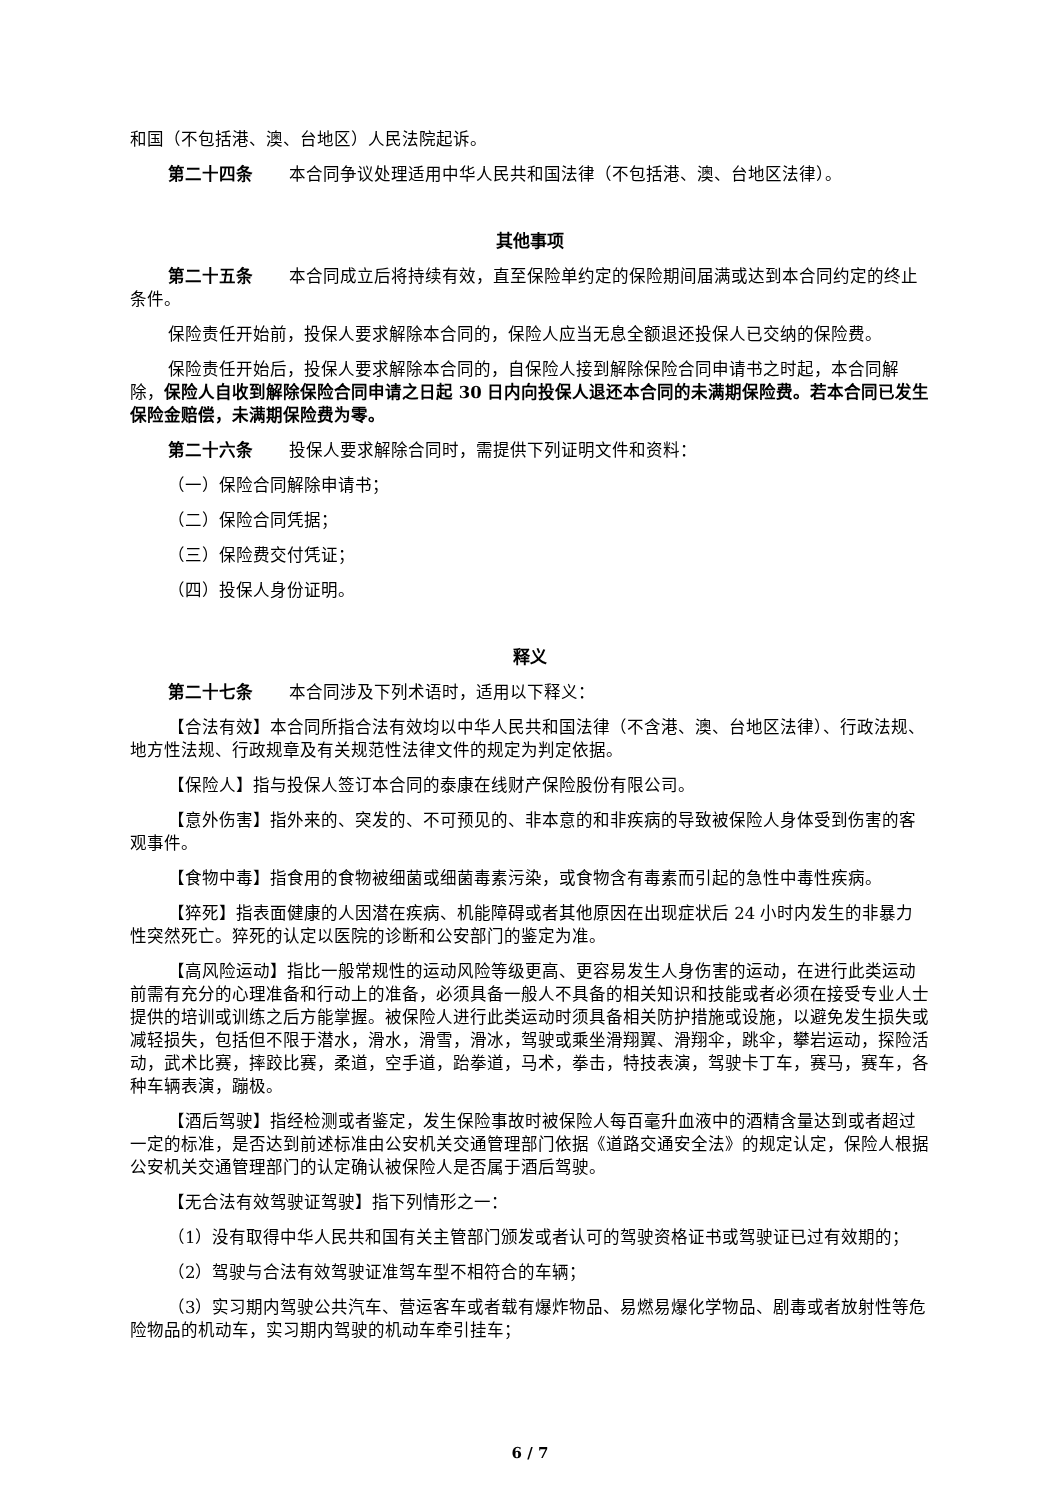和国（不包括港、澳、台地区）人民法院起诉。
第二十四条 本合同争议处理适用中华人民共和国法律（不包括港、澳、台地区法律）。
其他事项
第二十五条 本合同成立后将持续有效，直至保险单约定的保险期间届满或达到本合同约定的终止条件。
保险责任开始前，投保人要求解除本合同的，保险人应当无息全额退还投保人已交纳的保险费。
保险责任开始后，投保人要求解除本合同的，自保险人接到解除保险合同申请书之时起，本合同解除，保险人自收到解除保险合同申请之日起 30 日内向投保人退还本合同的未满期保险费。若本合同已发生保险金赔偿，未满期保险费为零。
第二十六条 投保人要求解除合同时，需提供下列证明文件和资料：
（一）保险合同解除申请书；
（二）保险合同凭据；
（三）保险费交付凭证；
（四）投保人身份证明。
释义
第二十七条 本合同涉及下列术语时，适用以下释义：
【合法有效】本合同所指合法有效均以中华人民共和国法律（不含港、澳、台地区法律）、行政法规、地方性法规、行政规章及有关规范性法律文件的规定为判定依据。
【保险人】指与投保人签订本合同的泰康在线财产保险股份有限公司。
【意外伤害】指外来的、突发的、不可预见的、非本意的和非疾病的导致被保险人身体受到伤害的客观事件。
【食物中毒】指食用的食物被细菌或细菌毒素污染，或食物含有毒素而引起的急性中毒性疾病。
【猝死】指表面健康的人因潜在疾病、机能障碍或者其他原因在出现症状后 24 小时内发生的非暴力性突然死亡。猝死的认定以医院的诊断和公安部门的鉴定为准。
【高风险运动】指比一般常规性的运动风险等级更高、更容易发生人身伤害的运动，在进行此类运动前需有充分的心理准备和行动上的准备，必须具备一般人不具备的相关知识和技能或者必须在接受专业人士提供的培训或训练之后方能掌握。被保险人进行此类运动时须具备相关防护措施或设施，以避免发生损失或减轻损失，包括但不限于潜水，滑水，滑雪，滑冰，驾驶或乘坐滑翔翼、滑翔伞，跳伞，攀岩运动，探险活动，武术比赛，摔跤比赛，柔道，空手道，跆拳道，马术，拳击，特技表演，驾驶卡丁车，赛马，赛车，各种车辆表演，蹦极。
【酒后驾驶】指经检测或者鉴定，发生保险事故时被保险人每百毫升血液中的酒精含量达到或者超过一定的标准，是否达到前述标准由公安机关交通管理部门依据《道路交通安全法》的规定认定，保险人根据公安机关交通管理部门的认定确认被保险人是否属于酒后驾驶。
【无合法有效驾驶证驾驶】指下列情形之一：
（1）没有取得中华人民共和国有关主管部门颁发或者认可的驾驶资格证书或驾驶证已过有效期的；
（2）驾驶与合法有效驾驶证准驾车型不相符合的车辆；
（3）实习期内驾驶公共汽车、营运客车或者载有爆炸物品、易燃易爆化学物品、剧毒或者放射性等危险物品的机动车，实习期内驾驶的机动车牵引挂车；
6 / 7